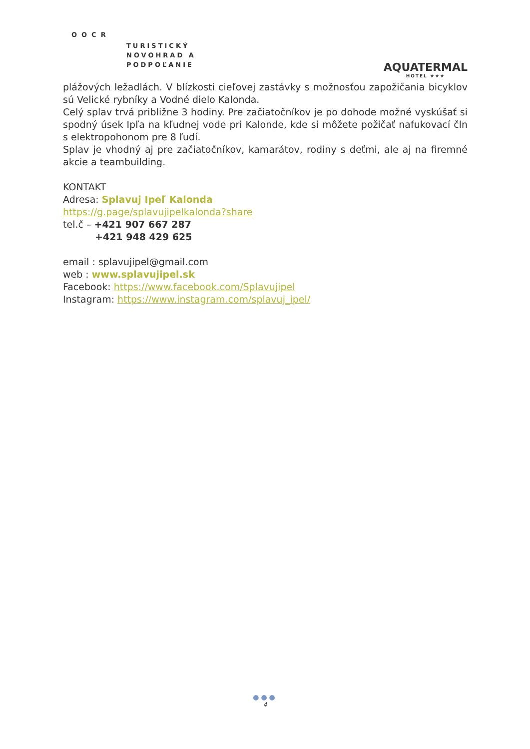OOCR
TURISTICKÝ
NOVOHRAD A
PODPOĽANIE
AQUATERMAL
HOTEL ★★★
plážových ležadlách. V blízkosti cieľovej zastávky s možnosťou zapožičania bicyklov sú Velické rybníky a Vodné dielo Kalonda.
Celý splav trvá približne 3 hodiny. Pre začiatočníkov je po dohode možné vyskúšať si spodný úsek Ipľa na kľudnej vode pri Kalonde, kde si môžete požičať nafukovací čln s elektropohonom pre 8 ľudí.
Splav je vhodný aj pre začiatočníkov, kamarátov, rodiny s deťmi, ale aj na firemné akcie a teambuilding.
KONTAKT
Adresa: Splavuj Ipeľ Kalonda
https://g.page/splavujipelkalonda?share
tel.č – +421 907 667 287
+421 948 429 625
email : splavujipel@gmail.com
web : www.splavujipel.sk
Facebook: https://www.facebook.com/Splavujipel
Instagram: https://www.instagram.com/splavuj_ipel/
●●●
4